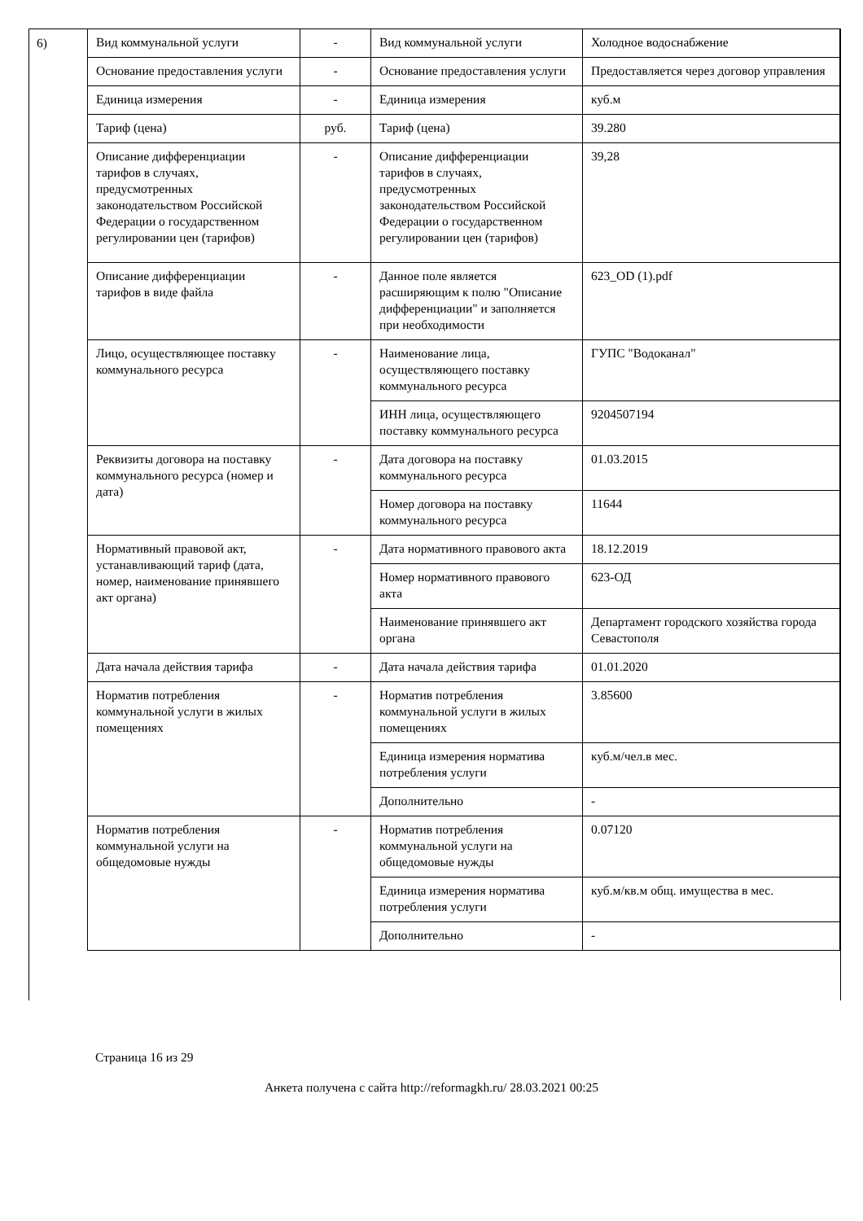6)
| Вид коммунальной услуги | - | Вид коммунальной услуги | Холодное водоснабжение |
| Основание предоставления услуги | - | Основание предоставления услуги | Предоставляется через договор управления |
| Единица измерения | - | Единица измерения | куб.м |
| Тариф (цена) | руб. | Тариф (цена) | 39.280 |
| Описание дифференциации тарифов в случаях, предусмотренных законодательством Российской Федерации о государственном регулировании цен (тарифов) | - | Описание дифференциации тарифов в случаях, предусмотренных законодательством Российской Федерации о государственном регулировании цен (тарифов) | 39,28 |
| Описание дифференциации тарифов в виде файла | - | Данное поле является расширяющим к полю "Описание дифференциации" и заполняется при необходимости | 623_OD (1).pdf |
| Лицо, осуществляющее поставку коммунального ресурса | - | Наименование лица, осуществляющего поставку коммунального ресурса | ГУПС "Водоканал" |
| | | ИНН лица, осуществляющего поставку коммунального ресурса | 9204507194 |
| Реквизиты договора на поставку коммунального ресурса (номер и дата) | - | Дата договора на поставку коммунального ресурса | 01.03.2015 |
| | | Номер договора на поставку коммунального ресурса | 11644 |
| Нормативный правовой акт, устанавливающий тариф (дата, номер, наименование принявшего акт органа) | - | Дата нормативного правового акта | 18.12.2019 |
| | | Номер нормативного правового акта | 623-ОД |
| | | Наименование принявшего акт органа | Департамент городского хозяйства города Севастополя |
| Дата начала действия тарифа | - | Дата начала действия тарифа | 01.01.2020 |
| Норматив потребления коммунальной услуги в жилых помещениях | - | Норматив потребления коммунальной услуги в жилых помещениях | 3.85600 |
| | | Единица измерения норматива потребления услуги | куб.м/чел.в мес. |
| | | Дополнительно | - |
| Норматив потребления коммунальной услуги на общедомовые нужды | - | Норматив потребления коммунальной услуги на общедомовые нужды | 0.07120 |
| | | Единица измерения норматива потребления услуги | куб.м/кв.м общ. имущества в мес. |
| | | Дополнительно | - |
Страница 16 из 29
Анкета получена с сайта http://reformagkh.ru/ 28.03.2021 00:25